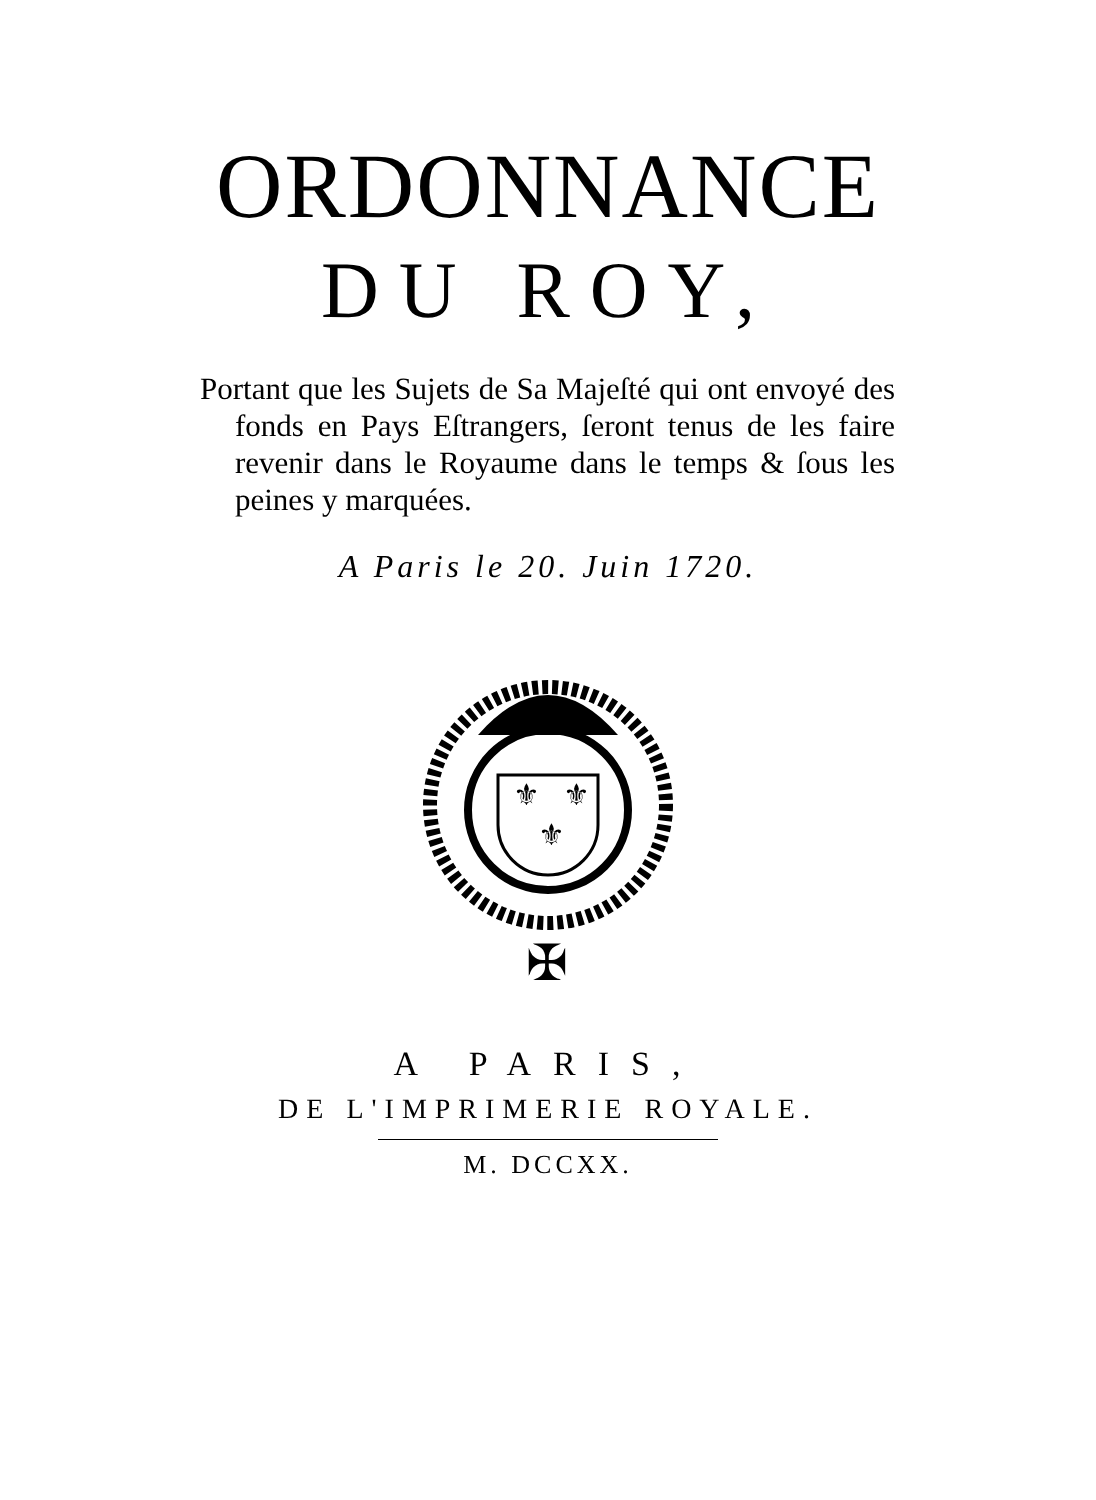ORDONNANCE
DU ROY,
Portant que les Sujets de Sa Majeſté qui ont envoyé des fonds en Pays Eſtrangers, ſeront tenus de les faire revenir dans le Royaume dans le temps & ſous les peines y marquées.
A Paris le 20. Juin 1720.
⚜
⚜
⚜
✠
A PARIS,
DE L'IMPRIMERIE ROYALE.
M. DCCXX.